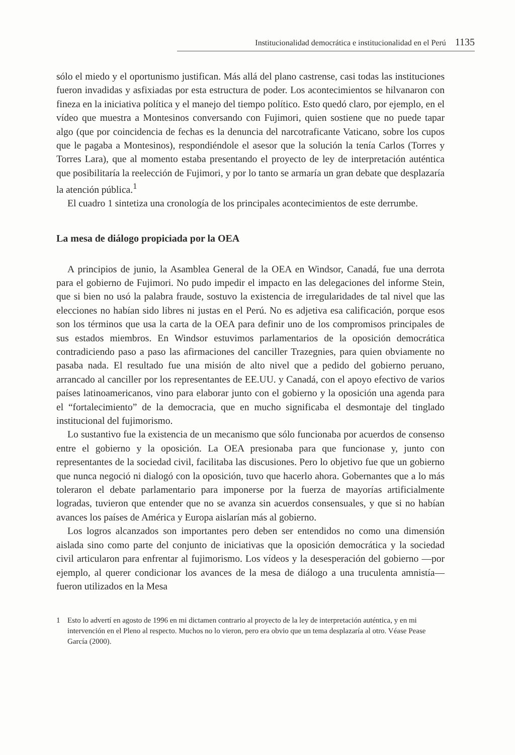Institucionalidad democrática e institucionalidad en el Perú 1135
sólo el miedo y el oportunismo justifican. Más allá del plano castrense, casi todas las instituciones fueron invadidas y asfixiadas por esta estructura de poder. Los acontecimientos se hilvanaron con fineza en la iniciativa política y el manejo del tiempo político. Esto quedó claro, por ejemplo, en el vídeo que muestra a Montesinos conversando con Fujimori, quien sostiene que no puede tapar algo (que por coincidencia de fechas es la denuncia del narcotraficante Vaticano, sobre los cupos que le pagaba a Montesinos), respondiéndole el asesor que la solución la tenía Carlos (Torres y Torres Lara), que al momento estaba presentando el proyecto de ley de interpretación auténtica que posibilitaría la reelección de Fujimori, y por lo tanto se armaría un gran debate que desplazaría la atención pública.<sup>1</sup>
El cuadro 1 sintetiza una cronología de los principales acontecimientos de este derrumbe.
La mesa de diálogo propiciada por la OEA
A principios de junio, la Asamblea General de la OEA en Windsor, Canadá, fue una derrota para el gobierno de Fujimori. No pudo impedir el impacto en las delegaciones del informe Stein, que si bien no usó la palabra fraude, sostuvo la existencia de irregularidades de tal nivel que las elecciones no habían sido libres ni justas en el Perú. No es adjetiva esa calificación, porque esos son los términos que usa la carta de la OEA para definir uno de los compromisos principales de sus estados miembros. En Windsor estuvimos parlamentarios de la oposición democrática contradiciendo paso a paso las afirmaciones del canciller Trazegnies, para quien obviamente no pasaba nada. El resultado fue una misión de alto nivel que a pedido del gobierno peruano, arrancado al canciller por los representantes de EE.UU. y Canadá, con el apoyo efectivo de varios países latinoamericanos, vino para elaborar junto con el gobierno y la oposición una agenda para el “fortalecimiento” de la democracia, que en mucho significaba el desmontaje del tinglado institucional del fujimorismo.
Lo sustantivo fue la existencia de un mecanismo que sólo funcionaba por acuerdos de consenso entre el gobierno y la oposición. La OEA presionaba para que funcionase y, junto con representantes de la sociedad civil, facilitaba las discusiones. Pero lo objetivo fue que un gobierno que nunca negoció ni dialogó con la oposición, tuvo que hacerlo ahora. Gobernantes que a lo más toleraron el debate parlamentario para imponerse por la fuerza de mayorías artificialmente logradas, tuvieron que entender que no se avanza sin acuerdos consensuales, y que si no habían avances los países de América y Europa aislarían más al gobierno.
Los logros alcanzados son importantes pero deben ser entendidos no como una dimensión aislada sino como parte del conjunto de iniciativas que la oposición democrática y la sociedad civil articularon para enfrentar al fujimorismo. Los vídeos y la desesperación del gobierno —por ejemplo, al querer condicionar los avances de la mesa de diálogo a una truculenta amnistía— fueron utilizados en la Mesa
1 Esto lo advertí en agosto de 1996 en mi dictamen contrario al proyecto de la ley de interpretación auténtica, y en mi intervención en el Pleno al respecto. Muchos no lo vieron, pero era obvio que un tema desplazaría al otro. Véase Pease García (2000).